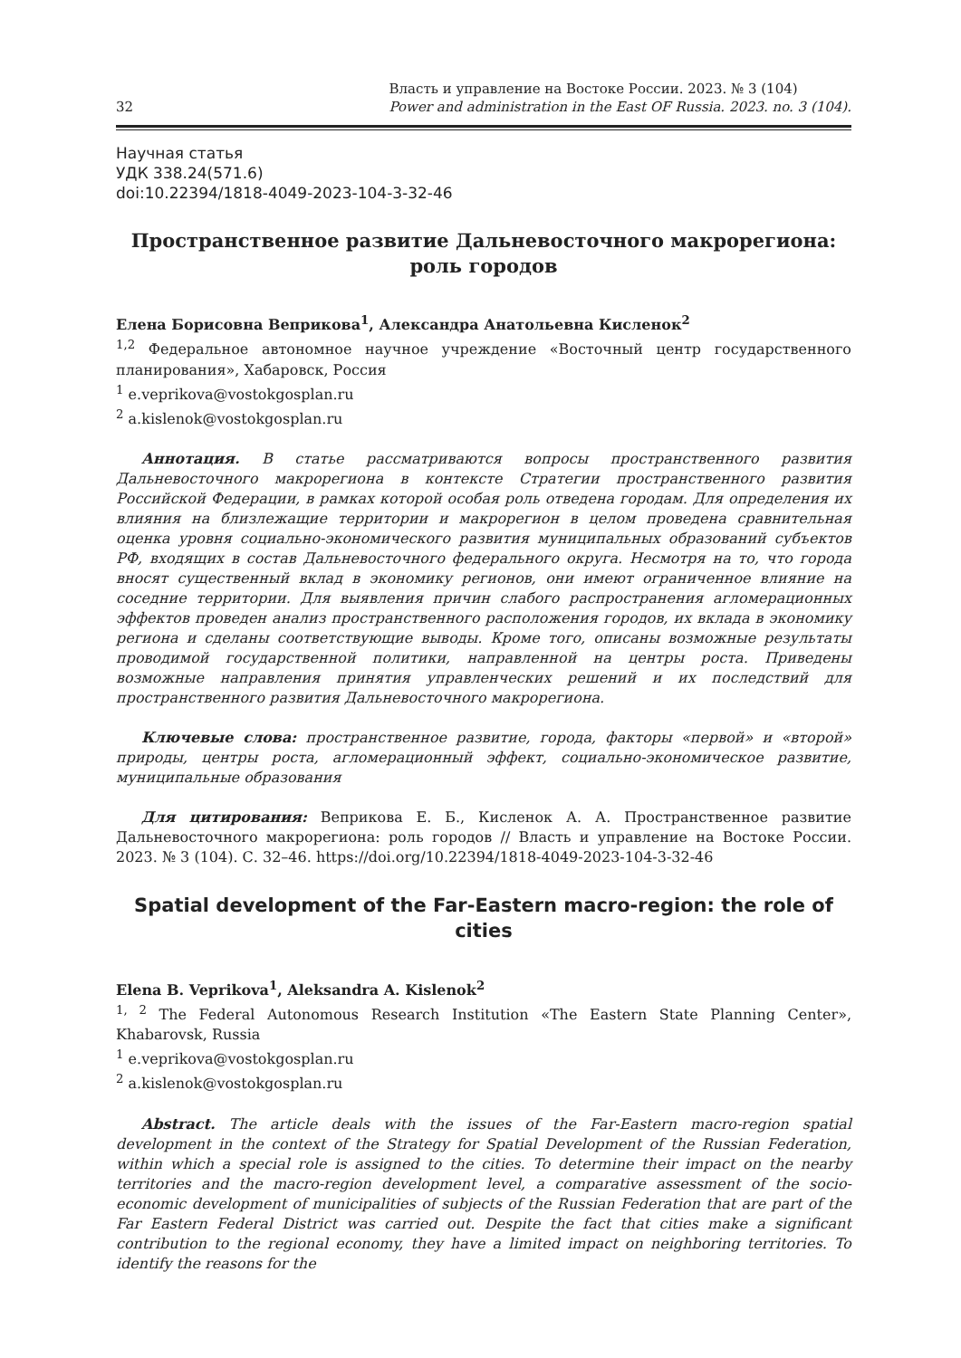32 Власть и управление на Востоке России. 2023. № 3 (104)
Power and administration in the East OF Russia. 2023. no. 3 (104).
Научная статья
УДК 338.24(571.6)
doi:10.22394/1818-4049-2023-104-3-32-46
Пространственное развитие Дальневосточного макрорегиона: роль городов
Елена Борисовна Веприкова<sup>1</sup>, Александра Анатольевна Кисленок<sup>2</sup>
<sup>1,2</sup> Федеральное автономное научное учреждение «Восточный центр государственного планирования», Хабаровск, Россия
<sup>1</sup> e.veprikova@vostokgosplan.ru
<sup>2</sup> a.kislenok@vostokgosplan.ru
Аннотация. В статье рассматриваются вопросы пространственного развития Дальневосточного макрорегиона в контексте Стратегии пространственного развития Российской Федерации, в рамках которой особая роль отведена городам. Для определения их влияния на близлежащие территории и макрорегион в целом проведена сравнительная оценка уровня социально-экономического развития муниципальных образований субъектов РФ, входящих в состав Дальневосточного федерального округа. Несмотря на то, что города вносят существенный вклад в экономику регионов, они имеют ограниченное влияние на соседние территории. Для выявления причин слабого распространения агломерационных эффектов проведен анализ пространственного расположения городов, их вклада в экономику региона и сделаны соответствующие выводы. Кроме того, описаны возможные результаты проводимой государственной политики, направленной на центры роста. Приведены возможные направления принятия управленческих решений и их последствий для пространственного развития Дальневосточного макрорегиона.
Ключевые слова: пространственное развитие, города, факторы «первой» и «второй» природы, центры роста, агломерационный эффект, социально-экономическое развитие, муниципальные образования
Для цитирования: Веприкова Е. Б., Кисленок А. А. Пространственное развитие Дальневосточного макрорегиона: роль городов // Власть и управление на Востоке России. 2023. № 3 (104). С. 32–46. https://doi.org/10.22394/1818-4049-2023-104-3-32-46
Spatial development of the Far-Eastern macro-region: the role of cities
Elena B. Veprikova<sup>1</sup>, Aleksandra A. Kislenok<sup>2</sup>
<sup>1, 2</sup> The Federal Autonomous Research Institution «The Eastern State Planning Center», Khabarovsk, Russia
<sup>1</sup> e.veprikova@vostokgosplan.ru
<sup>2</sup> a.kislenok@vostokgosplan.ru
Abstract. The article deals with the issues of the Far-Eastern macro-region spatial development in the context of the Strategy for Spatial Development of the Russian Federation, within which a special role is assigned to the cities. To determine their impact on the nearby territories and the macro-region development level, a comparative assessment of the socio-economic development of municipalities of subjects of the Russian Federation that are part of the Far Eastern Federal District was carried out. Despite the fact that cities make a significant contribution to the regional economy, they have a limited impact on neighboring territories. To identify the reasons for the